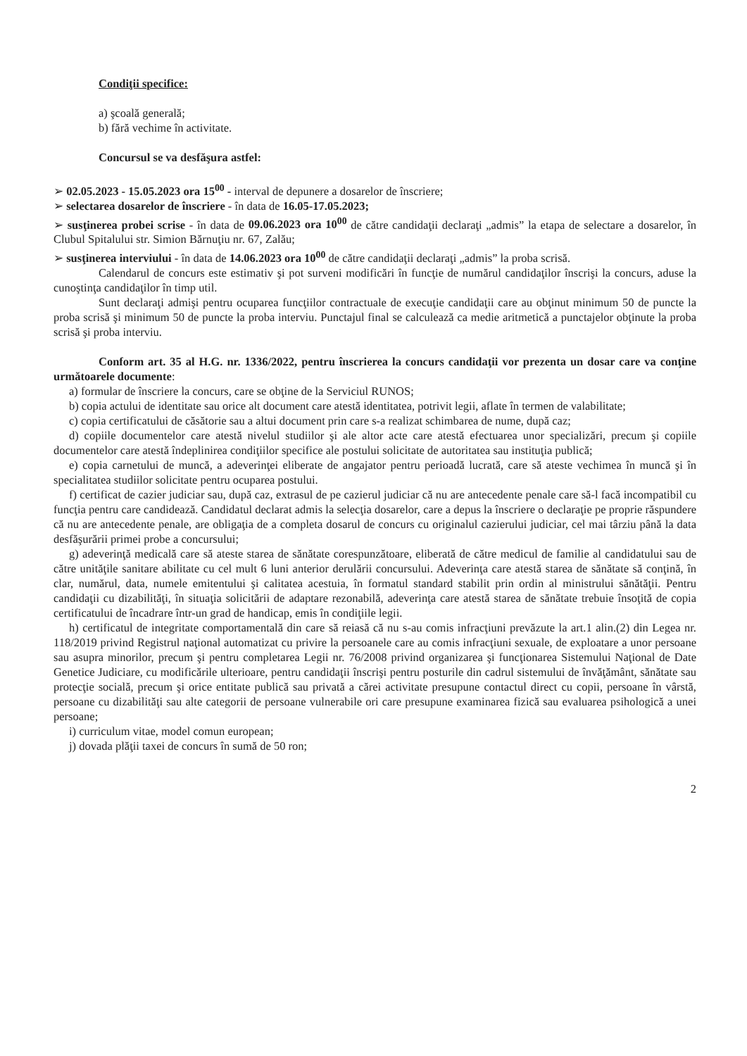Condiţii specifice:
a) şcoală generală;
b) fără vechime în activitate.
Concursul se va desfăşura astfel:
➢ 02.05.2023 - 15.05.2023 ora 15<sup>00</sup> - interval de depunere a dosarelor de înscriere;
➢ selectarea dosarelor de înscriere - în data de 16.05-17.05.2023;
➢ susţinerea probei scrise - în data de 09.06.2023 ora 10<sup>00</sup> de către candidaţii declaraţi „admis” la etapa de selectare a dosarelor, în Clubul Spitalului str. Simion Bărnuţiu nr. 67, Zalău;
➢ susţinerea interviului - în data de 14.06.2023 ora 10<sup>00</sup> de către candidaţii declaraţi „admis” la proba scrisă.
Calendarul de concurs este estimativ şi pot surveni modificări în funcţie de numărul candidaţilor înscrişi la concurs, aduse la cunoştinţa candidaţilor în timp util.
Sunt declaraţi admişi pentru ocuparea funcţiilor contractuale de execuţie candidaţii care au obţinut minimum 50 de puncte la proba scrisă şi minimum 50 de puncte la proba interviu. Punctajul final se calculează ca medie aritmetică a punctajelor obţinute la proba scrisă şi proba interviu.
Conform art. 35 al H.G. nr. 1336/2022, pentru înscrierea la concurs candidaţii vor prezenta un dosar care va conţine următoarele documente:
a) formular de înscriere la concurs, care se obţine de la Serviciul RUNOS;
b) copia actului de identitate sau orice alt document care atestă identitatea, potrivit legii, aflate în termen de valabilitate;
c) copia certificatului de căsătorie sau a altui document prin care s-a realizat schimbarea de nume, după caz;
d) copiile documentelor care atestă nivelul studiilor şi ale altor acte care atestă efectuarea unor specializări, precum şi copiile documentelor care atestă îndeplinirea condiţiilor specifice ale postului solicitate de autoritatea sau instituţia publică;
e) copia carnetului de muncă, a adeverinţei eliberate de angajator pentru perioadă lucrată, care să ateste vechimea în muncă şi în specialitatea studiilor solicitate pentru ocuparea postului.
f) certificat de cazier judiciar sau, după caz, extrasul de pe cazierul judiciar că nu are antecedente penale care să-l facă incompatibil cu funcţia pentru care candidează. Candidatul declarat admis la selecţia dosarelor, care a depus la înscriere o declaraţie pe proprie răspundere că nu are antecedente penale, are obligaţia de a completa dosarul de concurs cu originalul cazierului judiciar, cel mai târziu până la data desfăşurării primei probe a concursului;
g) adeverinţă medicală care să ateste starea de sănătate corespunzătoare, eliberată de către medicul de familie al candidatului sau de către unităţile sanitare abilitate cu cel mult 6 luni anterior derulării concursului. Adeverinţa care atestă starea de sănătate să conţină, în clar, numărul, data, numele emitentului şi calitatea acestuia, în formatul standard stabilit prin ordin al ministrului sănătăţii. Pentru candidaţii cu dizabilităţi, în situaţia solicitării de adaptare rezonabilă, adeverinţa care atestă starea de sănătate trebuie însoţită de copia certificatului de încadrare într-un grad de handicap, emis în condiţiile legii.
h) certificatul de integritate comportamentală din care să reiasă că nu s-au comis infracţiuni prevăzute la art.1 alin.(2) din Legea nr. 118/2019 privind Registrul naţional automatizat cu privire la persoanele care au comis infracţiuni sexuale, de exploatare a unor persoane sau asupra minorilor, precum şi pentru completarea Legii nr. 76/2008 privind organizarea şi funcţionarea Sistemului Naţional de Date Genetice Judiciare, cu modificările ulterioare, pentru candidaţii înscrişi pentru posturile din cadrul sistemului de învăţământ, sănătate sau protecţie socială, precum şi orice entitate publică sau privată a cărei activitate presupune contactul direct cu copii, persoane în vârstă, persoane cu dizabilităţi sau alte categorii de persoane vulnerabile ori care presupune examinarea fizică sau evaluarea psihologică a unei persoane;
i) curriculum vitae, model comun european;
j) dovada plăţii taxei de concurs în sumă de 50 ron;
2